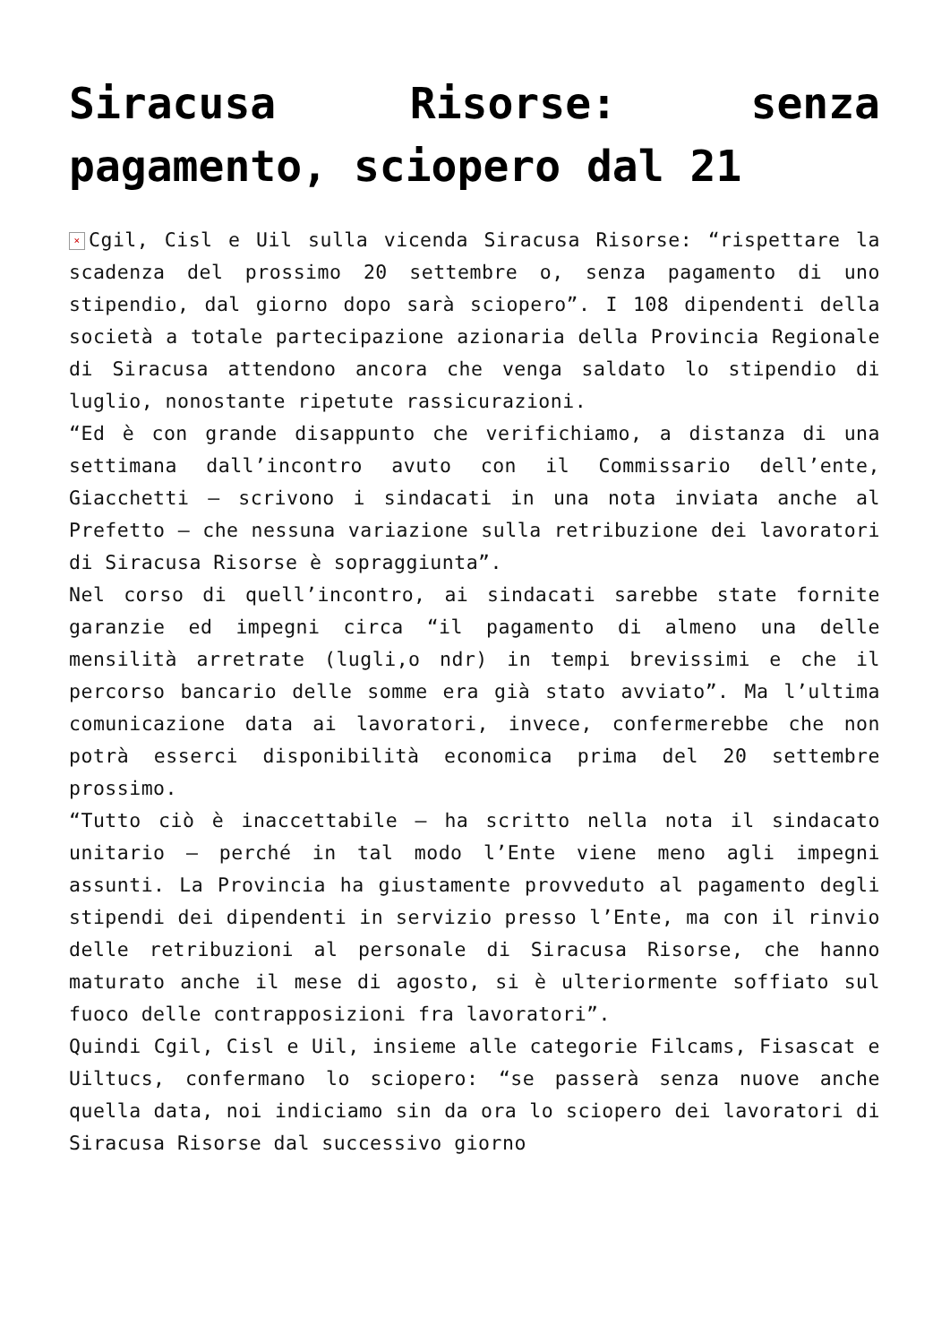Siracusa Risorse: senza pagamento, sciopero dal 21
× Cgil, Cisl e Uil sulla vicenda Siracusa Risorse: “rispettare la scadenza del prossimo 20 settembre o, senza pagamento di uno stipendio, dal giorno dopo sarà sciopero”. I 108 dipendenti della società a totale partecipazione azionaria della Provincia Regionale di Siracusa attendono ancora che venga saldato lo stipendio di luglio, nonostante ripetute rassicurazioni.
“Ed è con grande disappunto che verifichiamo, a distanza di una settimana dall’incontro avuto con il Commissario dell’ente, Giacchetti – scrivono i sindacati in una nota inviata anche al Prefetto – che nessuna variazione sulla retribuzione dei lavoratori di Siracusa Risorse è sopraggiunta”.
Nel corso di quell’incontro, ai sindacati sarebbe state fornite garanzie ed impegni circa “il pagamento di almeno una delle mensilità arretrate (lugli,o ndr) in tempi brevissimi e che il percorso bancario delle somme era già stato avviato”. Ma l’ultima comunicazione data ai lavoratori, invece, confermerebbe che non potrà esserci disponibilità economica prima del 20 settembre prossimo.
“Tutto ciò è inaccettabile – ha scritto nella nota il sindacato unitario – perché in tal modo l’Ente viene meno agli impegni assunti. La Provincia ha giustamente provveduto al pagamento degli stipendi dei dipendenti in servizio presso l’Ente, ma con il rinvio delle retribuzioni al personale di Siracusa Risorse, che hanno maturato anche il mese di agosto, si è ulteriormente soffiato sul fuoco delle contrapposizioni fra lavoratori”.
Quindi Cgil, Cisl e Uil, insieme alle categorie Filcams, Fisascat e Uiltucs, confermano lo sciopero: “se passerà senza nuove anche quella data, noi indiciamo sin da ora lo sciopero dei lavoratori di Siracusa Risorse dal successivo giorno